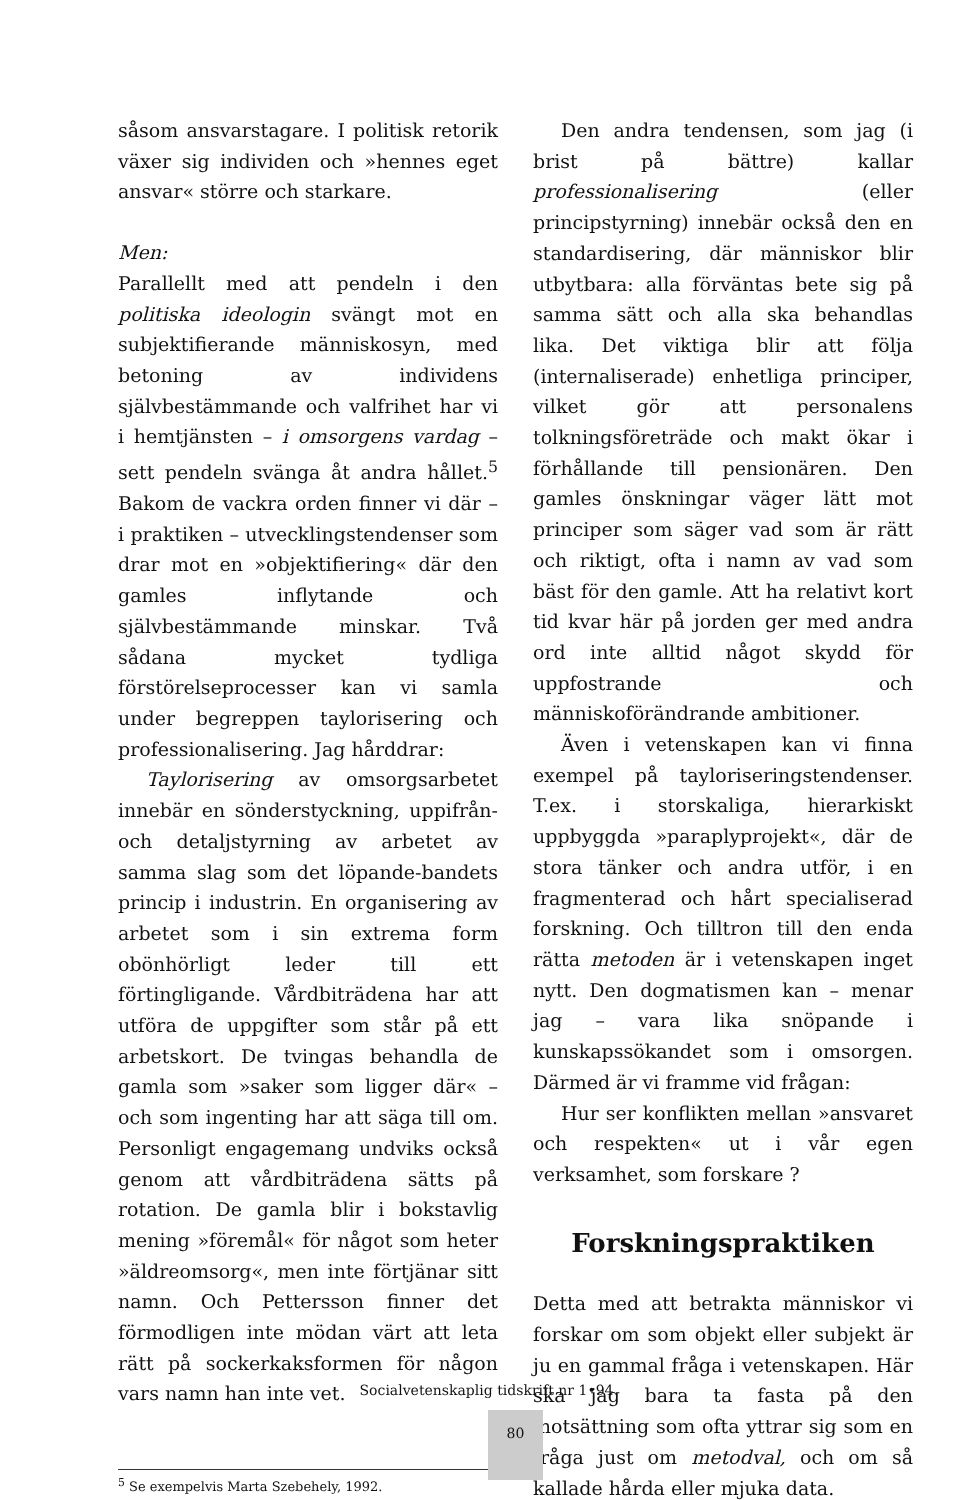såsom ansvarstagare. I politisk retorik växer sig individen och »hennes eget ansvar« större och starkare.
Men:
Parallellt med att pendeln i den politiska ideologin svängt mot en subjektifierande människosyn, med betoning av individens självbestämmande och valfrihet har vi i hemtjänsten – i omsorgens vardag – sett pendeln svänga åt andra hållet.<sup>5</sup> Bakom de vackra orden finner vi där – i praktiken – utvecklingstendenser som drar mot en »objektifiering« där den gamles inflytande och självbestämmande minskar. Två sådana mycket tydliga förstörelseprocesser kan vi samla under begreppen taylorisering och professionalisering. Jag hårddrar:
Taylorisering av omsorgsarbetet innebär en sönderstyckning, uppifrån- och detaljstyrning av arbetet av samma slag som det löpande-bandets princip i industrin. En organisering av arbetet som i sin extrema form obönhörligt leder till ett förtingligande. Vårdbiträdena har att utföra de uppgifter som står på ett arbetskort. De tvingas behandla de gamla som »saker som ligger där« – och som ingenting har att säga till om. Personligt engagemang undviks också genom att vårdbiträdena sätts på rotation. De gamla blir i bokstavlig mening »föremål« för något som heter »äldreomsorg«, men inte förtjänar sitt namn. Och Pettersson finner det förmodligen inte mödan värt att leta rätt på sockerkaksformen för någon vars namn han inte vet.
<sup>5</sup> Se exempelvis Marta Szebehely, 1992.
Den andra tendensen, som jag (i brist på bättre) kallar professionalisering (eller principstyrning) innebär också den en standardisering, där människor blir utbytbara: alla förväntas bete sig på samma sätt och alla ska behandlas lika. Det viktiga blir att följa (internaliserade) enhetliga principer, vilket gör att personalens tolkningsföreträde och makt ökar i förhållande till pensionären. Den gamles önskningar väger lätt mot principer som säger vad som är rätt och riktigt, ofta i namn av vad som bäst för den gamle. Att ha relativt kort tid kvar här på jorden ger med andra ord inte alltid något skydd för uppfostrande och människoförändrande ambitioner.
Även i vetenskapen kan vi finna exempel på tayloriseringstendenser. T.ex. i storskaliga, hierarkiskt uppbyggda »paraplyprojekt«, där de stora tänker och andra utför, i en fragmenterad och hårt specialiserad forskning. Och tilltron till den enda rätta metoden är i vetenskapen inget nytt. Den dogmatismen kan – menar jag – vara lika snöpande i kunskapssökandet som i omsorgen. Därmed är vi framme vid frågan:
Hur ser konflikten mellan »ansvaret och respekten« ut i vår egen verksamhet, som forskare ?
Forskningspraktiken
Detta med att betrakta människor vi forskar om som objekt eller subjekt är ju en gammal fråga i vetenskapen. Här ska jag bara ta fasta på den motsättning som ofta yttrar sig som en fråga just om metodval, och om så kallade hårda eller mjuka data.
Socialvetenskaplig tidskrift nr 1•94
80